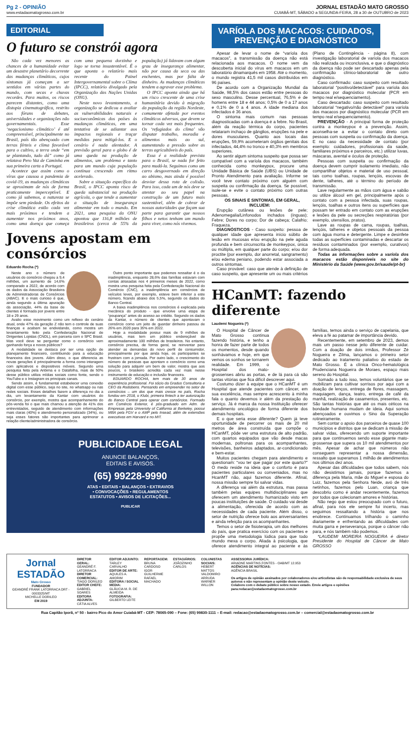Pg 2 - OPINIÃO
www.estadaomatogrosso.com.br
JORNAL ESTADÃO MATO GROSSO
CUIABÁ-MT, SÁBADO a SEGUNDA-FEIRA, 28 a 30 de OUTUBRO de 2023
EDITORIAL
O futuro se constrói agora
São cada vez menores as chances de a humanidade evitar um desastre planetário decorrente das mudanças climáticas, cujos sintomas já começam a ser sentidos em várias partes do mundo, com secas e chuvas recordes. Para muitos, os riscos parecem distantes, como uma distopia cinematográfica, restrito aos fóruns de debates, universidades e organizações não governamentais. Esse ‘negacionismo climático’ é até compreensível, principalmente no Brasil, país tão abençoado com terras férteis e clima favorável para o cultivo, a terra onde “em se plantando, tudo dá” como já relatava Pero Vaz de Caminha em sua primeira carta a Portugal.
Acontece que assim como o vírus que causou a pandemia de covid-19, as mudanças climáticas se aproximam de nós de forma praticamente imperceptível. E como já sabemos, a natureza se impõe sem piedade. Os efeitos da crise climática estão cada vez mais próximos e tendem a aumentar nos próximos anos, como uma doença que começa com uma pequena dorzinha e logo se torna insustentável. É o que aponta o relatório mais recente do Painel Intergovernamental sobre o Clima (IPCC), relatório divulgado pela Organização das Nações Unidas (ONU).
Neste novo levantamento, a organização se dedicou a avaliar as vulnerabilidades naturais e socioeconômicas dos países às mudanças climáticas, em uma tentativa de se adiantar aos impactos regionais e traçar medidas para mitigá-los. E o cenário é nada alentador. A previsão geral para o globo é de uma queda na produção de alimentos, um problema e tanto para um mundo cuja população continua crescendo em ritmo acelerado.
Sobre a situação específica do Brasil, o IPCC aponta risco de queda substancial na produção agrícola, o que tende a aumentar a situação de insegurança alimentar em todo o mundo. Em 2021, uma pesquisa da ONU apontou que 116,8 milhões de brasileiros (cerca de 55% da população) já lidavam com algum grau de insegurança alimentar, não por causa da seca ou das enchentes, mas por falta de dinheiro. As mudanças climáticas tendem a agravar esse problema.
O IPCC aponta ainda que há um risco crescente de uma crise humanitária devido à migração da população da região Nordeste, comumente afetada por eventos climáticos adversos, que devem se tornar cada vez mais frequentes. Os ‘refugiados do clima’ vão disputar trabalho, moradia e alimentos mais ao sul, aumentando a pressão sobre as terras agricultáveis do país.
Essa é a realidade prevista para o Brasil, se nada for feito para mudá-la. Seguimos como um carro desgovernado em direção ao abismo, mas ainda é possível desviar dessa rota de colisão. Para isso, cada um de nós deve se atentar ao seu papel na construção de um futuro mais sustentável, além de cobrar de nossas autoridades que façam sua parte para garantir que nossos filhos e netos tenham um mundo para viver, como nós vivemos.
Jovens apostam em consórcios
Eduardo Rocha (*)
Neste ano o número de usuários do consórcio chegou a 9,4 milhões, um aumento de 14,6% comparado a 2022, de acordo com os dados da Associação Brasileira de Administradoras de Consórcios (ABAC). E o mais curioso é que, ainda segundo a última apuração da associação, 44% da base de clientes é formada por jovens entre 18 e 29 anos.
Avalio esse movimento como um reflexo do cenário atual, onde 47% da geração Z não tem o controle de suas finanças e acabam se endividando, como mostra um levantamento feito pela Confederação Nacional de Dirigentes Lojistas (CNDL), em parceria com o SPC Brasil. Mas você deve se perguntar como o consórcio vem ganhando força e novos públicos?
A modalidade se destaca por ser uma opção de planejamento financeiro, contribuindo para a educação financeira dos jovens. Além disso, o que diferencia as novas gerações é principalmente a forma como interagem com aplicativos e dispositivos móveis. Segundo uma pesquisa feita pela Anbima e o Datafolha, mais de 50% desse público utiliza mídias sociais como fonte, sendo o YouTube e o Instagram os principais canais.
Sendo assim, é fundamental estabelecer uma conexão digital com esse público, seja no site, no whatsapp ou nas redes sociais. Esses detalhes fazem a diferença no dia a dia, um levantamento da Kantar com usuários do consórcio, por exemplo, mostra que acompanhamento do pós-venda foi o que mais chamou a atenção de 41% dos entrevistados, seguido de atendimento com informações mais claras (40%) e atendimento personalizado (34%), ou seja esses fatores são importantes para aprimorar a relação cliente/administradora de consórcio.
Outro ponto importante que podemos ressaltar é o da inadimplência, enquanto 28,6% das famílias estavam com contas atrasadas nos 4 primeiros meses de 2022, como mostra uma pesquisa feita pela Confederação Nacional do Comércio (CNC), a inadimplência em consórcios de veículos leves, por exemplo, esteve bem inferior a este número, ficando abaixo dos 5,5%, segundo os dados do Banco Central.
A baixa inadimplência nos consórcios é explicada pela mecânica do produto - que envolve uma etapa de “poupança” antes do acesso ao crédito. Segundo os dados da Kantar, o número de clientes que apontavam o consórcio como um jeito de guardar dinheiro passou de 26% em 2020 para 35% em 2022.
Hoje a modalidade possui mais de 9 milhões de usuários, mas tem um público endereçável de aproximadamente 100 milhões de brasileiros. No entanto, consórcio precisa, de forma geral, se reinventar para atender as demandas do novo perfil de consumidor, principalmente por que ainda hoje, os participantes se frustram com a jornada. Por outro lado, o crescimento do número de pessoas que apontam o consórcio como uma solução para adquirir um bem de valor, mostra que aos poucos, o brasileiro acredita cada vez mais nesse instrumento de educação e inclusão financeira.
EDUARDO ROCHA, tem mais de 30 anos de experiência profissional. Foi sócio da Gradus Consultoria e CEO da Rodobens. Pensando em empreender no setor de consórcios – um dos que mais cresce no país, Rocha fundou em 2018, o Klubi, primeira fintech a ter autorização do Banco Central para operar com consórcios. Formado em Comércio Exterior, é pós-graduado em Adm. de Empresas pela University of California at Berkeley, possui MBA pela FGV e o AMP pelo Insead, além de extensões executivas em Harvard e no MIT.
PUBLICIDADE LEGAL
ANUNCIE BALANÇOS,
EDITAIS E AVISOS.
(65) 99228-9990
ATAS • EDITAIS • BALANÇOS • EXTRAVIOS
• CONVOCAÇÕES • REGULAMENTOS
ESTATUTOS • AVISOS DE LICITAÇÕES...
PUBLICAR
VARÍOLA DOS MACACOS: CUIDADOS, PREVENÇÃO E DIAGNÓSTICO
Apesar de levar o nome de “varíola dos macacos”, a transmissão da doença não está relacionada aos macacos. O nome vem da descoberta inicial do vírus em macacos em um laboratório dinamarquês em 1958. Até o momento, o mundo registra 41,5 mil casos distribuídos em 96 países.
De acordo com a Organização Mundial da Saúde, 98,5% dos casos estão entre pessoas do sexo masculino. Desse percentual, 76,5% é de homens entre 18 e 44 anos; 0,5% de 0 a 17 anos e 0,1% de 0 a 4 anos. A idade mediana dos infectados é 36 anos.
O sintoma mais comum nas pessoas diagnosticadas com a doença é a febre. No Brasil, além da reação térmica do corpo, pacientes relataram inchaço de gânglios, erupções na pele e dores musculares. Quanto aos locais das erupções, 59,9% acometeram órgãos genitais dos infectados, 44,4% no tronco e 40,3% em membros superiores.
Ao sentir algum sintoma suspeito que possa ser compatível com a varíola dos macacos, também conhecida como monkeypox, procure uma Unidade Básica de Saúde (UBS) ou Unidade de Pronto Atendimento para avaliação. Informe se você teve contato próximo com alguém com suspeita ou confirmação da doença. Se possível, isole-se e evite o contato próximo com outras pessoas.
OS SINAIS E SINTOMAS, EM GERAL, INCLUEM:
Erupção cutânea ou lesões de pele; Adenomegalia/Linfonodos inchados (ínguas); Febre; Dores no corpo; Dor de cabeça; Calafrio; Fraqueza.
DIAGNÓSTICOS - Caso suspeito: pessoa de qualquer idade que apresenta início súbito de lesão em mucosas e/ou erupção na pele aguda profunda e bem circunscrita de monkeypox, única ou múltipla, em qualquer parte do corpo; e/ou dor proctite (por exemplo, dor anorretal, sangramento) e/ou edema peniano, podendo estar associada a outros sintomas.
Caso provável: caso que atende à definição de caso suspeito, que apresente um ou mais critérios (Plano de Contingência - página 8), com investigação laboratorial de varíola dos macacos não realizada ou inconclusiva, e que o diagnóstico da doença não pode ser descartado apenas pela confirmação clínico-laboratorial de outro diagnóstico.
Caso confirmado: caso suspeito com resultado laboratorial “positivo/detectável” para varíola dos macacos por diagnóstico molecular (PCR em tempo real e/sequenciamento).
Caso descartado: caso suspeito com resultado laboratorial “negativo/não detectável” para varíola dos macacos por diagnóstico molecular (PCR em tempo real e/sequenciamento).
PREVENÇÃO - A principal forma de proteção contra a monkeypox é a prevenção. Assim, aconselha-se a evitar o contato direto com pessoas com suspeita ou confirmação da doença. E no caso da necessidade de contato (por exemplo: cuidadores, profissionais da saúde, familiares próximos e parceiros, etc.) utilizar luvas, máscaras, avental e óculos de proteção.
Pessoas com suspeita ou confirmação da doença devem cumprir isolamento imediato, não compartilhar objetos e material de uso pessoal, tais como toalhas, roupas, lençóis, escovas de dente, talheres, até o término do período de transmissão.
Lave regularmente as mãos com água e sabão ou utilize álcool em gel, principalmente após o contato com a pessoa infectada, suas roupas, lençóis, toalhas e outros itens ou superfícies que possam ter entrado em contato com as erupções e lesões da pele ou secreções respiratórias (por exemplo, utensílios, pratos).
Lave as roupas de cama, roupas, toalhas, lençóis, talheres e objetos pessoais da pessoa com água morna e detergente. Limpe e desinfete todas as superfícies contaminadas e descartar os resíduos contaminados (por exemplo, curativos) de forma adequada.
Todas as informações sobre a varíola dos macacos estão disponíveis no site do Ministério da Saúde (www.gov.br/saude/pt-br)
HCanMT: fazendo diferente
Laudemi Nogueira (*)
O Hospital de Câncer de Mato Grosso continua fazendo história, e tenho a honra de fazer parte de todos os momentos, desde quando sonhávamos e hoje, em que vemos os sonhos se tornarem realidade. Em 1999, o Hospital dos mato-grossenses abriu as portas, e de lá para cá são tantas vitórias que fica difícil descrever aqui.
Costumo dizer à equipe que o HCanMT é um Hospital que atende pacientes com câncer, em sua excelência, mas sempre acrescento à minha fala o quanto devemos ir além da prestação do serviço. Já é marca da nossa Instituição oferecer atendimento oncológico de forma diferente dos demais hospitais.
E o que seria esse diferente? Quem já teve oportunidade de percorrer os mais de 20 mil metros de área construída que compõe o HCanMT, pôde ver uma estrutura de alto padrão, com quartos equipados que vão desde macas modernas, poltronas para os acompanhantes, televisões, banheiros adaptados, ar-condicionado e bem-estar.
Muitos pacientes chegam para atendimento e questionam: “vou ter que pagar por este quarto?” O medo reside na ideia que o conforto é para pacientes particulares ou conveniados, mas no HcanMT não, aqui fazemos diferente. Afinal, nossa missão sempre foi salvar vidas.
A diferença vai além da estrutura, mas passa também pelas equipes multidisciplinares que oferecem um atendimento humanizado visto em poucas instituições de saúde. O cuidado vai desde a alimentação, oferecida de acordo com as necessidades de cada paciente. Além disso, o setor de nutrição oferece bolo aos aniversariantes e ainda refeição para os acompanhantes.
Temos o setor de fisioterapia, um dos melhores do país, que pratica exercício com os pacientes e propõe uma metodologia lúdica para que todo mundo mexa o corpo. Aliada à psicologia, que oferece atendimento integral ao paciente e às famílias, temos ainda o serviço de capelania, que eleva a fé ao patamar de importância devido.
Recentemente, em setembro de 2023, demos mais um passo nesse jeito diferente de cuidar. Com a doação de dois irmãos, Professor Zé Nogueira e Zilma, lançamos o primeiro setor dedicado ao tratamento paliativo do estado de Mato Grosso. É a clínica Onco-hematológica Prudenciana Nogueira de Moraes, espaço mais sereno do Hospital.
Somado a tudo isso, temos voluntários que se mobilizam para cultivar sorrisos por aqui com a doação de lenços, entrega de flores, massagem, maquiagem, dança, teatro, entrega de café da manhã, realização de casamentos, presentes, etc. São tantas histórias que até os mais céticos na bondade humana mudam de ideia. Aqui somos abençoados e ouvimos o Sino da Superação rotineiramente.
Sem contar o apoio dos parceiros de quase 100 municípios e distritos que se dedicam à missão de salvar vidas, oferecendo um suporte importante para que continuemos sendo esse gigante mato-grossense que supera os 10 mil atendimentos por mês. Apesar de achar que números não conseguem representar a nossa dimensão, ressalto que superamos 1 milhão de atendimentos nos últimos dez anos.
Apesar das dificuldades que todos sabem, nós não desistimos jamais, porque fazemos a diferença pela Maria, mãe do Miguel e esposa do Luiz, fazemos pela Senhora Neide, avó de três netinhos, fazemos pelo Luan, criança que descobriu como é andar recentemente, fazemos por todos que colecionam amores e histórias.
Não nego que estou preocupado com o futuro, afinal, para nós ele sempre foi incerto, mas seguimos ressaltando a história que nos enobrece. Continuamos trilhando o caminho diariamente e enfrentando as dificuldades com muita garra e perseverança, porque o câncer não para, e nós também não podemos.
*LAUDEMI MOREIRA NOGUEIRA é diretor Presidente do Hospital de Câncer de Mato GROSSO
Jornal ESTADÃO
Mato Grosso
FUNDADOR
GEANDRÉ FRANK LATORRACA DRT - 0003325/MT
MICHELLE DORILEO
EM 2019
DIRETOR GERAL:
GEANDRÉ F. LATORRACA
DIRETOR COMERCIAL:
TIAGO DORILEO
EDITOR CHEFE:
GABRIEL SOARES
EDITORA ADJUNTA:
CÁTIA ALVES
EDITOR ADJUNTO:
TARLEY CARVALHO
EDITOR DE ARTE:
AQUILES A. AMORIM
EDITORA / SOCIAL MEDIA:
GLÁUCIA M. R. DE ALMEIDA
FOTOGRAFIA:
GILBERTO LEITE
REPORTAGEM:
BRUNA CARDOSO
IGOR GUILHERME
RAFAEL MACHADO
ESTAGIÁRIOS:
JOÃOZINHO CARLOS
COLUNISTAS SOCIAIS:
HEBERT MATTOS
VALDOMIRO ARRUDA
WARNER WILLON
ASSESSORIA JURÍDICA:
ARIADNE MARTINS FONTES - OAB/MT 12.953
AGÊNCIAS DE NOTÍCIAS:
AGÊNCIA BRASIL
Os artigos de opinião assinados por colaboradores e/ou articulistas são de responsabilidade exclusiva de seus autores e não representam a opinião deste veículo.
Colabore com o debate público sobre nosso estado. Envie artigos e opiniões para:redacao@estadaomatogrosso.com.br
Rua Capitão Iporã, nº 50 - bairro Pico do Amor Cuiabá-MT - CEP: 78065-090 – Fone: (65) 99830-1111 – E-mail: redacao@estadaomatogrosso.com.br – comercial@estadaomatogrosso.com.br